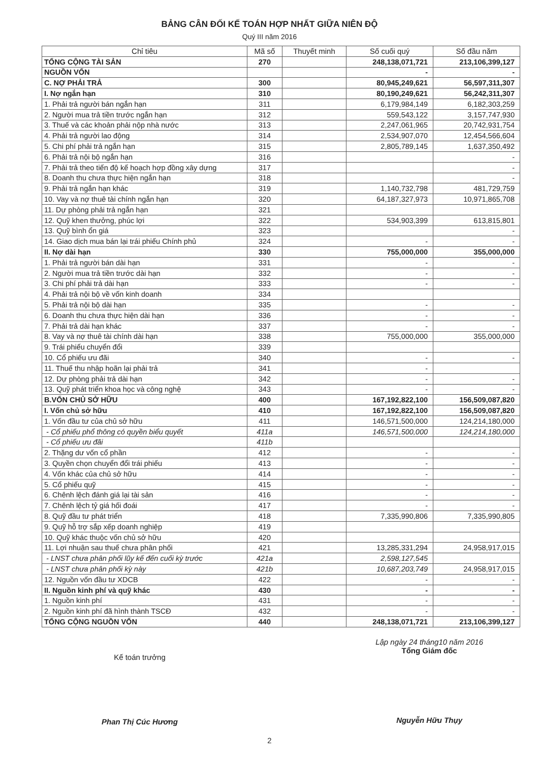BẢNG CÂN ĐỐI KẾ TOÁN HỢP NHẤT GIỮA NIÊN ĐỘ
Quý III năm 2016
| Chỉ tiêu | Mã số | Thuyết minh | Số cuối quý | Số đầu năm |
| --- | --- | --- | --- | --- |
| TỔNG CỘNG TÀI SẢN | 270 | | 248,138,071,721 | 213,106,399,127 |
| NGUỒN VỐN | | | - | - |
| C. NỢ PHẢI TRẢ | 300 | | 80,945,249,621 | 56,597,311,307 |
| I. Nợ ngắn hạn | 310 | | 80,190,249,621 | 56,242,311,307 |
| 1. Phải trả người bán ngắn hạn | 311 | | 6,179,984,149 | 6,182,303,259 |
| 2. Người mua trả tiền trước ngắn hạn | 312 | | 559,543,122 | 3,157,747,930 |
| 3. Thuế và các khoản phải nộp nhà nước | 313 | | 2,247,061,965 | 20,742,931,754 |
| 4. Phải trả người lao động | 314 | | 2,534,907,070 | 12,454,566,604 |
| 5. Chi phí phải trả ngắn hạn | 315 | | 2,805,789,145 | 1,637,350,492 |
| 6. Phải trả nội bộ ngắn hạn | 316 | | | - |
| 7. Phải trả theo tiến độ kế hoạch hợp đồng xây dựng | 317 | | | - |
| 8. Doanh thu chưa thực hiện ngắn hạn | 318 | | | - |
| 9. Phải trả ngắn hạn khác | 319 | | 1,140,732,798 | 481,729,759 |
| 10. Vay và nợ thuê tài chính ngắn hạn | 320 | | 64,187,327,973 | 10,971,865,708 |
| 11. Dự phòng phải trả ngắn hạn | 321 | | | |
| 12. Quỹ khen thưởng, phúc lợi | 322 | | 534,903,399 | 613,815,801 |
| 13. Quỹ bình ổn giá | 323 | | | - |
| 14. Giao dịch mua bán lại trái phiếu Chính phủ | 324 | | - | - |
| II. Nợ dài hạn | 330 | | 755,000,000 | 355,000,000 |
| 1. Phải trả người bán dài hạn | 331 | | - | - |
| 2. Người mua trả tiền trước dài hạn | 332 | | - | - |
| 3. Chi phí phải trả dài hạn | 333 | | - | - |
| 4. Phải trả nội bộ về vốn kinh doanh | 334 | | | |
| 5. Phải trả nội bộ dài hạn | 335 | | - | - |
| 6. Doanh thu chưa thực hiện dài hạn | 336 | | - | - |
| 7. Phải trả dài hạn khác | 337 | | - | - |
| 8. Vay và nợ thuê tài chính dài hạn | 338 | | 755,000,000 | 355,000,000 |
| 9. Trái phiếu chuyển đổi | 339 | | | |
| 10. Cổ phiếu ưu đãi | 340 | | - | - |
| 11. Thuế thu nhập hoãn lại phải trả | 341 | | - | |
| 12. Dự phòng phải trả dài hạn | 342 | | - | - |
| 13. Quỹ phát triển khoa học và công nghệ | 343 | | - | - |
| B.VỐN CHỦ SỞ HỮU | 400 | | 167,192,822,100 | 156,509,087,820 |
| I. Vốn chủ sở hữu | 410 | | 167,192,822,100 | 156,509,087,820 |
| 1. Vốn đầu tư của chủ sở hữu | 411 | | 146,571,500,000 | 124,214,180,000 |
| - Cổ phiếu phổ thông có quyền biểu quyết | 411a | | 146,571,500,000 | 124,214,180,000 |
| - Cổ phiếu ưu đãi | 411b | | | |
| 2. Thặng dư vốn cổ phần | 412 | | - | - |
| 3. Quyền chọn chuyển đổi trái phiếu | 413 | | - | - |
| 4. Vốn khác của chủ sở hữu | 414 | | - | - |
| 5. Cổ phiếu quỹ | 415 | | - | - |
| 6. Chênh lệch đánh giá lại tài sản | 416 | | - | - |
| 7. Chênh lệch tỷ giá hối đoái | 417 | | - | - |
| 8. Quỹ đầu tư phát triển | 418 | | 7,335,990,806 | 7,335,990,805 |
| 9. Quỹ hỗ trợ sắp xếp doanh nghiệp | 419 | | | |
| 10. Quỹ khác thuộc vốn chủ sở hữu | 420 | | | |
| 11. Lợi nhuận sau thuế chưa phân phối | 421 | | 13,285,331,294 | 24,958,917,015 |
| - LNST chưa phân phối lũy kế đến cuối kỳ trước | 421a | | 2,598,127,545 | |
| - LNST chưa phân phối kỳ này | 421b | | 10,687,203,749 | 24,958,917,015 |
| 12. Nguồn vốn đầu tư XDCB | 422 | | - | - |
| II. Nguồn kinh phí và quỹ khác | 430 | | - | - |
| 1. Nguồn kinh phí | 431 | | - | - |
| 2. Nguồn kinh phí đã hình thành TSCĐ | 432 | | - | - |
| TỔNG CỘNG NGUỒN VỐN | 440 | | 248,138,071,721 | 213,106,399,127 |
Kế toán trưởng
Phan Thị Cúc Hương
Lập ngày 24 tháng10 năm 2016
Tổng Giám đốc
Nguyễn Hữu Thụy
2